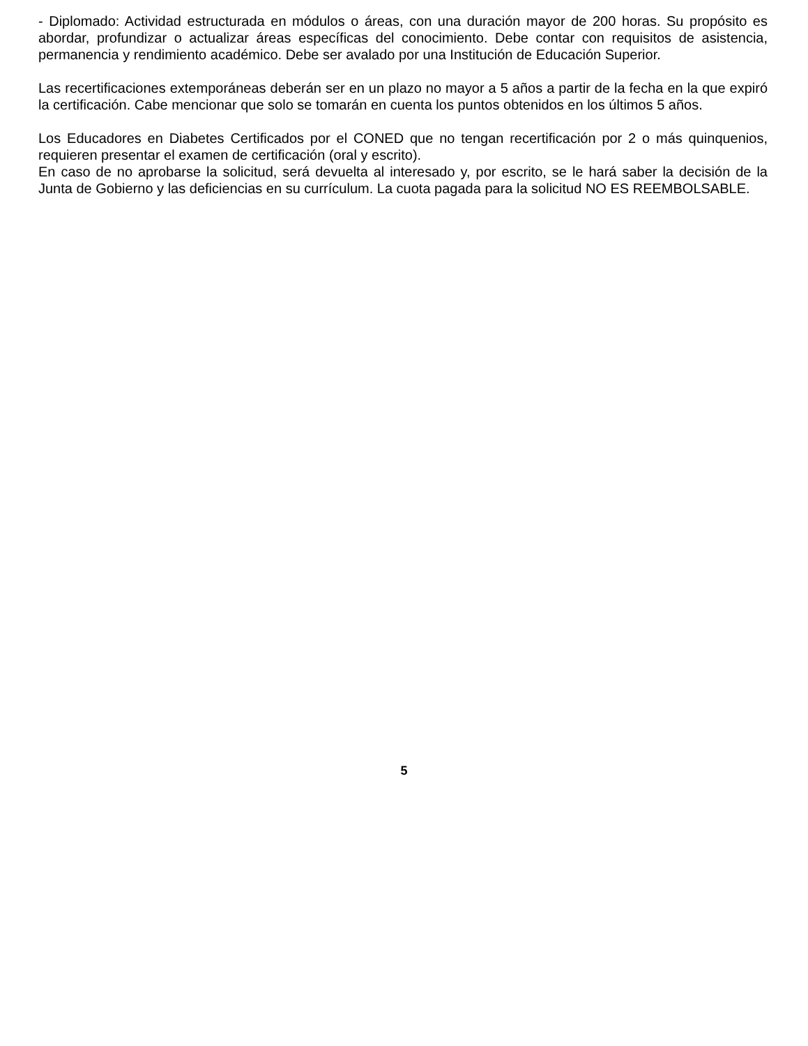- Diplomado: Actividad estructurada en módulos o áreas, con una duración mayor de 200 horas. Su propósito es abordar, profundizar o actualizar áreas específicas del conocimiento. Debe contar con requisitos de asistencia, permanencia y rendimiento académico. Debe ser avalado por una Institución de Educación Superior.
Las recertificaciones extemporáneas deberán ser en un plazo no mayor a 5 años a partir de la fecha en la que expiró la certificación. Cabe mencionar que solo se tomarán en cuenta los puntos obtenidos en los últimos 5 años.
Los Educadores en Diabetes Certificados por el CONED que no tengan recertificación por 2 o más quinquenios, requieren presentar el examen de certificación (oral y escrito).
En caso de no aprobarse la solicitud, será devuelta al interesado y, por escrito, se le hará saber la decisión de la Junta de Gobierno y las deficiencias en su currículum. La cuota pagada para la solicitud NO ES REEMBOLSABLE.
5